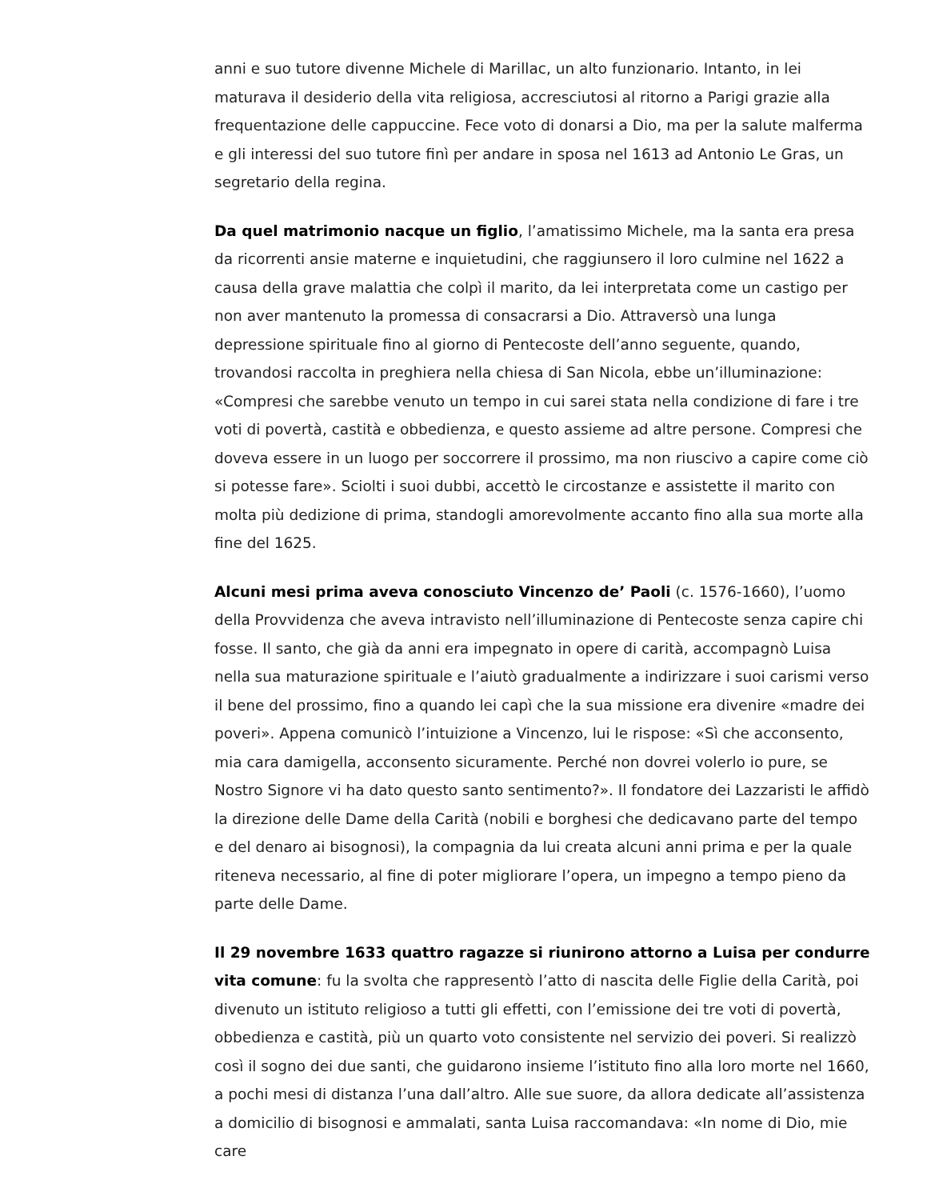anni e suo tutore divenne Michele di Marillac, un alto funzionario. Intanto, in lei maturava il desiderio della vita religiosa, accresciutosi al ritorno a Parigi grazie alla frequentazione delle cappuccine. Fece voto di donarsi a Dio, ma per la salute malferma e gli interessi del suo tutore finì per andare in sposa nel 1613 ad Antonio Le Gras, un segretario della regina.
Da quel matrimonio nacque un figlio, l’amatissimo Michele, ma la santa era presa da ricorrenti ansie materne e inquietudini, che raggiunsero il loro culmine nel 1622 a causa della grave malattia che colpì il marito, da lei interpretata come un castigo per non aver mantenuto la promessa di consacrarsi a Dio. Attraversò una lunga depressione spirituale fino al giorno di Pentecoste dell’anno seguente, quando, trovandosi raccolta in preghiera nella chiesa di San Nicola, ebbe un’illuminazione: «Compresi che sarebbe venuto un tempo in cui sarei stata nella condizione di fare i tre voti di povertà, castità e obbedienza, e questo assieme ad altre persone. Compresi che doveva essere in un luogo per soccorrere il prossimo, ma non riuscivo a capire come ciò si potesse fare». Sciolti i suoi dubbi, accettò le circostanze e assistette il marito con molta più dedizione di prima, standogli amorevolmente accanto fino alla sua morte alla fine del 1625.
Alcuni mesi prima aveva conosciuto Vincenzo de’ Paoli (c. 1576-1660), l’uomo della Provvidenza che aveva intravisto nell’illuminazione di Pentecoste senza capire chi fosse. Il santo, che già da anni era impegnato in opere di carità, accompagnò Luisa nella sua maturazione spirituale e l’aiutò gradualmente a indirizzare i suoi carismi verso il bene del prossimo, fino a quando lei capì che la sua missione era divenire «madre dei poveri». Appena comunicò l’intuizione a Vincenzo, lui le rispose: «Sì che acconsento, mia cara damigella, acconsento sicuramente. Perché non dovrei volerlo io pure, se Nostro Signore vi ha dato questo santo sentimento?». Il fondatore dei Lazzaristi le affidò la direzione delle Dame della Carità (nobili e borghesi che dedicavano parte del tempo e del denaro ai bisognosi), la compagnia da lui creata alcuni anni prima e per la quale riteneva necessario, al fine di poter migliorare l’opera, un impegno a tempo pieno da parte delle Dame.
Il 29 novembre 1633 quattro ragazze si riunirono attorno a Luisa per condurre vita comune: fu la svolta che rappresentò l’atto di nascita delle Figlie della Carità, poi divenuto un istituto religioso a tutti gli effetti, con l’emissione dei tre voti di povertà, obbedienza e castità, più un quarto voto consistente nel servizio dei poveri. Si realizzò così il sogno dei due santi, che guidarono insieme l’istituto fino alla loro morte nel 1660, a pochi mesi di distanza l’una dall’altro. Alle sue suore, da allora dedicate all’assistenza a domicilio di bisognosi e ammalati, santa Luisa raccomandava: «In nome di Dio, mie care